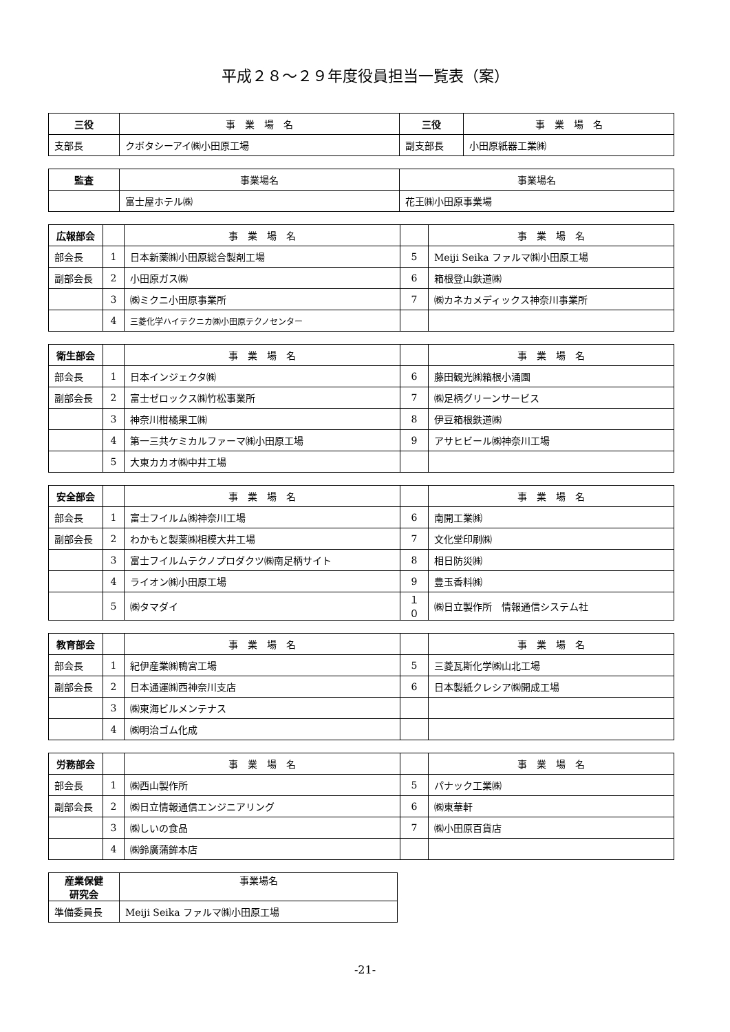平成２８～２９年度役員担当一覧表（案）
| 三役 | 事 業 場 名 | 三役 | 事 業 場 名 |
| 支部長 | クボタシーアイ㈱小田原工場 | 副支部長 | 小田原紙器工業㈱ |
| 監査 | 事業場名 | 事業場名 |
| | 富士屋ホテル㈱ | 花王㈱小田原事業場 |
| 広報部会 | | 事 業 場 名 | | 事 業 場 名 |
| 部会長 | 1 | 日本新薬㈱小田原総合製剤工場 | 5 | Meiji Seika ファルマ㈱小田原工場 |
| 副部会長 | 2 | 小田原ガス㈱ | 6 | 箱根登山鉄道㈱ |
| | 3 | ㈱ミクニ小田原事業所 | 7 | ㈱カネカメディックス神奈川事業所 |
| | 4 | 三菱化学ハイテクニカ㈱小田原テクノセンター | | |
| 衛生部会 | | 事 業 場 名 | | 事 業 場 名 |
| 部会長 | 1 | 日本インジェクタ㈱ | 6 | 藤田観光㈱箱根小涌園 |
| 副部会長 | 2 | 富士ゼロックス㈱竹松事業所 | 7 | ㈱足柄グリーンサービス |
| | 3 | 神奈川柑橘果工㈱ | 8 | 伊豆箱根鉄道㈱ |
| | 4 | 第一三共ケミカルファーマ㈱小田原工場 | 9 | アサヒビール㈱神奈川工場 |
| | 5 | 大東カカオ㈱中井工場 | | |
| 安全部会 | | 事 業 場 名 | | 事 業 場 名 |
| 部会長 | 1 | 富士フイルム㈱神奈川工場 | 6 | 南開工業㈱ |
| 副部会長 | 2 | わかもと製薬㈱相模大井工場 | 7 | 文化堂印刷㈱ |
| | 3 | 富士フイルムテクノプロダクツ㈱南足柄サイト | 8 | 相日防災㈱ |
| | 4 | ライオン㈱小田原工場 | 9 | 豊玉香料㈱ |
| | 5 | ㈱タマダイ | １０ | ㈱日立製作所 情報通信システム社 |
| 教育部会 | | 事 業 場 名 | | 事 業 場 名 |
| 部会長 | 1 | 紀伊産業㈱鴨宮工場 | 5 | 三菱瓦斯化学㈱山北工場 |
| 副部会長 | 2 | 日本通運㈱西神奈川支店 | 6 | 日本製紙クレシア㈱開成工場 |
| | 3 | ㈱東海ビルメンテナス | | |
| | 4 | ㈱明治ゴム化成 | | |
| 労務部会 | | 事 業 場 名 | | 事 業 場 名 |
| 部会長 | 1 | ㈱西山製作所 | 5 | パナック工業㈱ |
| 副部会長 | 2 | ㈱日立情報通信エンジニアリング | 6 | ㈱東華軒 |
| | 3 | ㈱しいの食品 | 7 | ㈱小田原百貨店 |
| | 4 | ㈱鈴廣蒲鉾本店 | | |
| 産業保健 研究会 | 事業場名 |
| 準備委員長 | Meiji Seika ファルマ㈱小田原工場 |
-21-